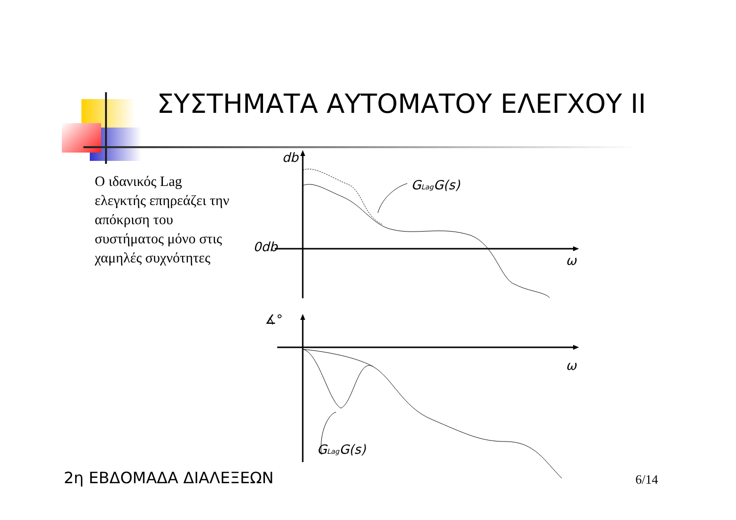ΣΥΣΤΗΜΑΤΑ ΑΥΤΟΜΑΤΟΥ ΕΛΕΓΧΟΥ II
Ο ιδανικός Lag ελεγκτής επηρεάζει την απόκριση του συστήματος μόνο στις χαμηλές συχνότητες
db
0db
ω
ω
GLagG(s)
GLagG(s)
∡°
2η ΕΒΔΟΜΑΔΑ ΔΙΑΛΕΞΕΩΝ 6/14